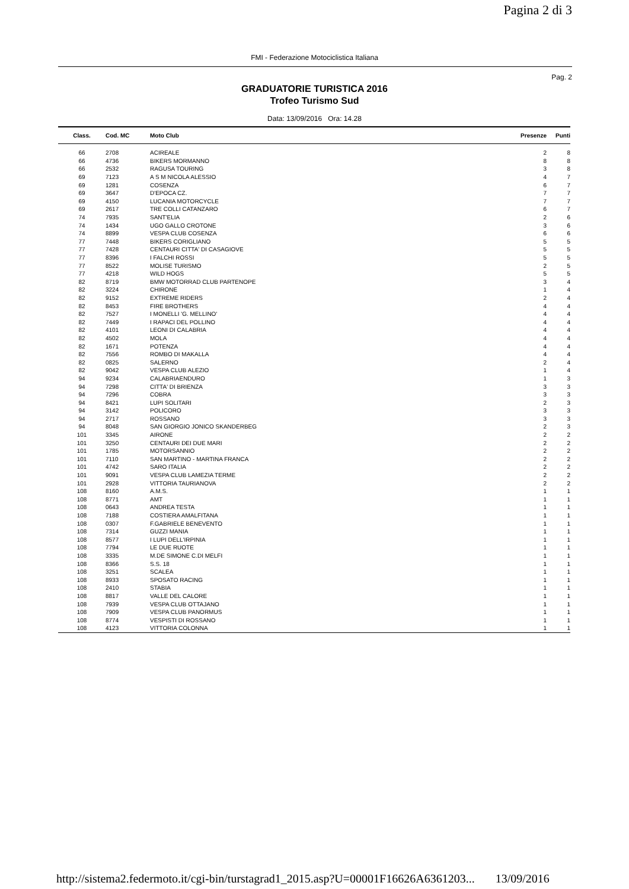Pagina 2 di 3
FMI - Federazione Motociclistica Italiana
Pag. 2
GRADUATORIE TURISTICA 2016
Trofeo Turismo Sud
Data: 13/09/2016 Ora: 14.28
| Class. | Cod. MC | Moto Club | Presenze | Punti |
| --- | --- | --- | --- | --- |
| 66 | 2708 | ACIREALE | 2 | 8 |
| 66 | 4736 | BIKERS MORMANNO | 8 | 8 |
| 66 | 2532 | RAGUSA TOURING | 3 | 8 |
| 69 | 7123 | A S M NICOLA ALESSIO | 4 | 7 |
| 69 | 1281 | COSENZA | 6 | 7 |
| 69 | 3647 | D'EPOCA CZ. | 7 | 7 |
| 69 | 4150 | LUCANIA MOTORCYCLE | 7 | 7 |
| 69 | 2617 | TRE COLLI CATANZARO | 6 | 7 |
| 74 | 7935 | SANT'ELIA | 2 | 6 |
| 74 | 1434 | UGO GALLO CROTONE | 3 | 6 |
| 74 | 8899 | VESPA CLUB COSENZA | 6 | 6 |
| 77 | 7448 | BIKERS CORIGLIANO | 5 | 5 |
| 77 | 7428 | CENTAURI CITTA' DI CASAGIOVE | 5 | 5 |
| 77 | 8396 | I FALCHI ROSSI | 5 | 5 |
| 77 | 8522 | MOLISE TURISMO | 2 | 5 |
| 77 | 4218 | WILD HOGS | 5 | 5 |
| 82 | 8719 | BMW MOTORRAD CLUB PARTENOPE | 3 | 4 |
| 82 | 3224 | CHIRONE | 1 | 4 |
| 82 | 9152 | EXTREME RIDERS | 2 | 4 |
| 82 | 8453 | FIRE BROTHERS | 4 | 4 |
| 82 | 7527 | I MONELLI 'G. MELLINO' | 4 | 4 |
| 82 | 7449 | I RAPACI DEL POLLINO | 4 | 4 |
| 82 | 4101 | LEONI DI CALABRIA | 4 | 4 |
| 82 | 4502 | MOLA | 4 | 4 |
| 82 | 1671 | POTENZA | 4 | 4 |
| 82 | 7556 | ROMBO DI MAKALLA | 4 | 4 |
| 82 | 0825 | SALERNO | 2 | 4 |
| 82 | 9042 | VESPA CLUB ALEZIO | 1 | 4 |
| 94 | 9234 | CALABRIAENDURO | 1 | 3 |
| 94 | 7298 | CITTA' DI BRIENZA | 3 | 3 |
| 94 | 7296 | COBRA | 3 | 3 |
| 94 | 8421 | LUPI SOLITARI | 2 | 3 |
| 94 | 3142 | POLICORO | 3 | 3 |
| 94 | 2717 | ROSSANO | 3 | 3 |
| 94 | 8048 | SAN GIORGIO JONICO SKANDERBEG | 2 | 3 |
| 101 | 3345 | AIRONE | 2 | 2 |
| 101 | 3250 | CENTAURI DEI DUE MARI | 2 | 2 |
| 101 | 1785 | MOTORSANNIO | 2 | 2 |
| 101 | 7110 | SAN MARTINO - MARTINA FRANCA | 2 | 2 |
| 101 | 4742 | SARO ITALIA | 2 | 2 |
| 101 | 9091 | VESPA CLUB LAMEZIA TERME | 2 | 2 |
| 101 | 2928 | VITTORIA TAURIANOVA | 2 | 2 |
| 108 | 8160 | A.M.S. | 1 | 1 |
| 108 | 8771 | AMT | 1 | 1 |
| 108 | 0643 | ANDREA TESTA | 1 | 1 |
| 108 | 7188 | COSTIERA AMALFITANA | 1 | 1 |
| 108 | 0307 | F.GABRIELE BENEVENTO | 1 | 1 |
| 108 | 7314 | GUZZI MANIA | 1 | 1 |
| 108 | 8577 | I LUPI DELL'IRPINIA | 1 | 1 |
| 108 | 7794 | LE DUE RUOTE | 1 | 1 |
| 108 | 3335 | M.DE SIMONE C.DI MELFI | 1 | 1 |
| 108 | 8366 | S.S. 18 | 1 | 1 |
| 108 | 3251 | SCALEA | 1 | 1 |
| 108 | 8933 | SPOSATO RACING | 1 | 1 |
| 108 | 2410 | STABIA | 1 | 1 |
| 108 | 8817 | VALLE DEL CALORE | 1 | 1 |
| 108 | 7939 | VESPA CLUB OTTAJANO | 1 | 1 |
| 108 | 7909 | VESPA CLUB PANORMUS | 1 | 1 |
| 108 | 8774 | VESPISTI DI ROSSANO | 1 | 1 |
| 108 | 4123 | VITTORIA COLONNA | 1 | 1 |
http://sistema2.federmoto.it/cgi-bin/turstagrad1_2015.asp?U=00001F16626A6361203... 13/09/2016